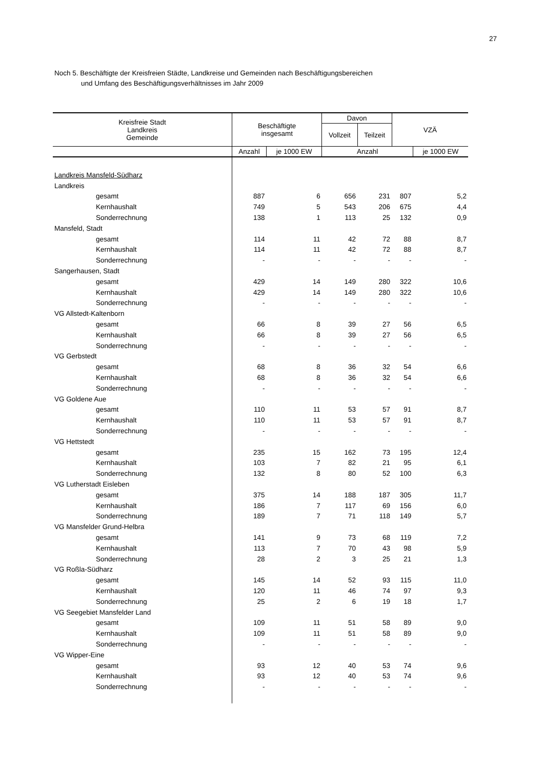27
Noch 5. Beschäftigte der Kreisfreien Städte, Landkreise und Gemeinden nach Beschäftigungsbereichen
und Umfang des Beschäftigungsverhältnisses im Jahr 2009
| Kreisfreie Stadt Landkreis Gemeinde | Beschäftigte insgesamt | | Davon | | VZÄ | |
| --- | --- | --- | --- | --- | --- | --- |
| | | | Vollzeit | Teilzeit | | |
| | Anzahl | je 1000 EW | Anzahl | | | je 1000 EW |
| Landkreis Mansfeld-Südharz | | | | | | |
| Landkreis | | | | | | |
| gesamt | 887 | 6 | 656 | 231 | 807 | 5,2 |
| Kernhaushalt | 749 | 5 | 543 | 206 | 675 | 4,4 |
| Sonderrechnung | 138 | 1 | 113 | 25 | 132 | 0,9 |
| Mansfeld, Stadt | | | | | | |
| gesamt | 114 | 11 | 42 | 72 | 88 | 8,7 |
| Kernhaushalt | 114 | 11 | 42 | 72 | 88 | 8,7 |
| Sonderrechnung | - | - | - | - | - | - |
| Sangerhausen, Stadt | | | | | | |
| gesamt | 429 | 14 | 149 | 280 | 322 | 10,6 |
| Kernhaushalt | 429 | 14 | 149 | 280 | 322 | 10,6 |
| Sonderrechnung | - | - | - | - | - | - |
| VG Allstedt-Kaltenborn | | | | | | |
| gesamt | 66 | 8 | 39 | 27 | 56 | 6,5 |
| Kernhaushalt | 66 | 8 | 39 | 27 | 56 | 6,5 |
| Sonderrechnung | - | - | - | - | - | - |
| VG Gerbstedt | | | | | | |
| gesamt | 68 | 8 | 36 | 32 | 54 | 6,6 |
| Kernhaushalt | 68 | 8 | 36 | 32 | 54 | 6,6 |
| Sonderrechnung | - | - | - | - | - | - |
| VG Goldene Aue | | | | | | |
| gesamt | 110 | 11 | 53 | 57 | 91 | 8,7 |
| Kernhaushalt | 110 | 11 | 53 | 57 | 91 | 8,7 |
| Sonderrechnung | - | - | - | - | - | - |
| VG Hettstedt | | | | | | |
| gesamt | 235 | 15 | 162 | 73 | 195 | 12,4 |
| Kernhaushalt | 103 | 7 | 82 | 21 | 95 | 6,1 |
| Sonderrechnung | 132 | 8 | 80 | 52 | 100 | 6,3 |
| VG Lutherstadt Eisleben | | | | | | |
| gesamt | 375 | 14 | 188 | 187 | 305 | 11,7 |
| Kernhaushalt | 186 | 7 | 117 | 69 | 156 | 6,0 |
| Sonderrechnung | 189 | 7 | 71 | 118 | 149 | 5,7 |
| VG Mansfelder Grund-Helbra | | | | | | |
| gesamt | 141 | 9 | 73 | 68 | 119 | 7,2 |
| Kernhaushalt | 113 | 7 | 70 | 43 | 98 | 5,9 |
| Sonderrechnung | 28 | 2 | 3 | 25 | 21 | 1,3 |
| VG Roßla-Südharz | | | | | | |
| gesamt | 145 | 14 | 52 | 93 | 115 | 11,0 |
| Kernhaushalt | 120 | 11 | 46 | 74 | 97 | 9,3 |
| Sonderrechnung | 25 | 2 | 6 | 19 | 18 | 1,7 |
| VG Seegebiet Mansfelder Land | | | | | | |
| gesamt | 109 | 11 | 51 | 58 | 89 | 9,0 |
| Kernhaushalt | 109 | 11 | 51 | 58 | 89 | 9,0 |
| Sonderrechnung | - | - | - | - | - | - |
| VG Wipper-Eine | | | | | | |
| gesamt | 93 | 12 | 40 | 53 | 74 | 9,6 |
| Kernhaushalt | 93 | 12 | 40 | 53 | 74 | 9,6 |
| Sonderrechnung | - | - | - | - | - | - |